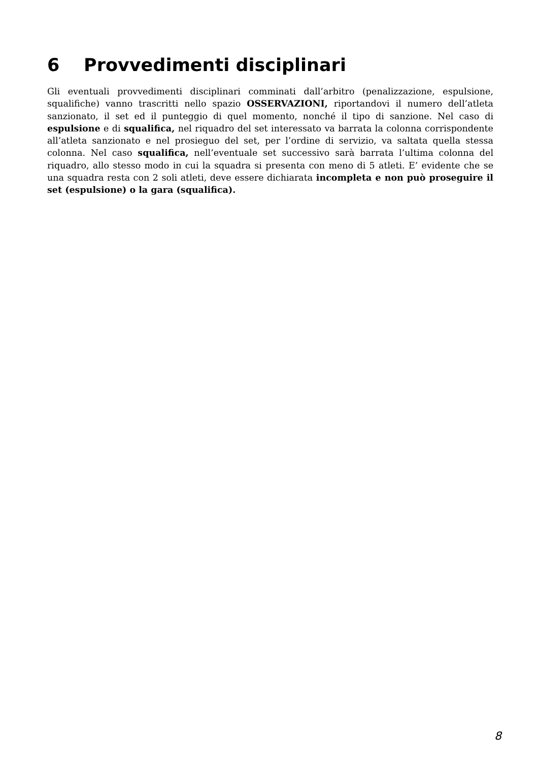6 Provvedimenti disciplinari
Gli eventuali provvedimenti disciplinari comminati dall’arbitro (penalizzazione, espulsione, squalifiche) vanno trascritti nello spazio OSSERVAZIONI, riportandovi il numero dell’atleta sanzionato, il set ed il punteggio di quel momento, nonché il tipo di sanzione. Nel caso di espulsione e di squalifica, nel riquadro del set interessato va barrata la colonna corrispondente all’atleta sanzionato e nel prosieguo del set, per l’ordine di servizio, va saltata quella stessa colonna. Nel caso squalifica, nell’eventuale set successivo sarà barrata l’ultima colonna del riquadro, allo stesso modo in cui la squadra si presenta con meno di 5 atleti. E’ evidente che se una squadra resta con 2 soli atleti, deve essere dichiarata incompleta e non può proseguire il set (espulsione) o la gara (squalifica).
8